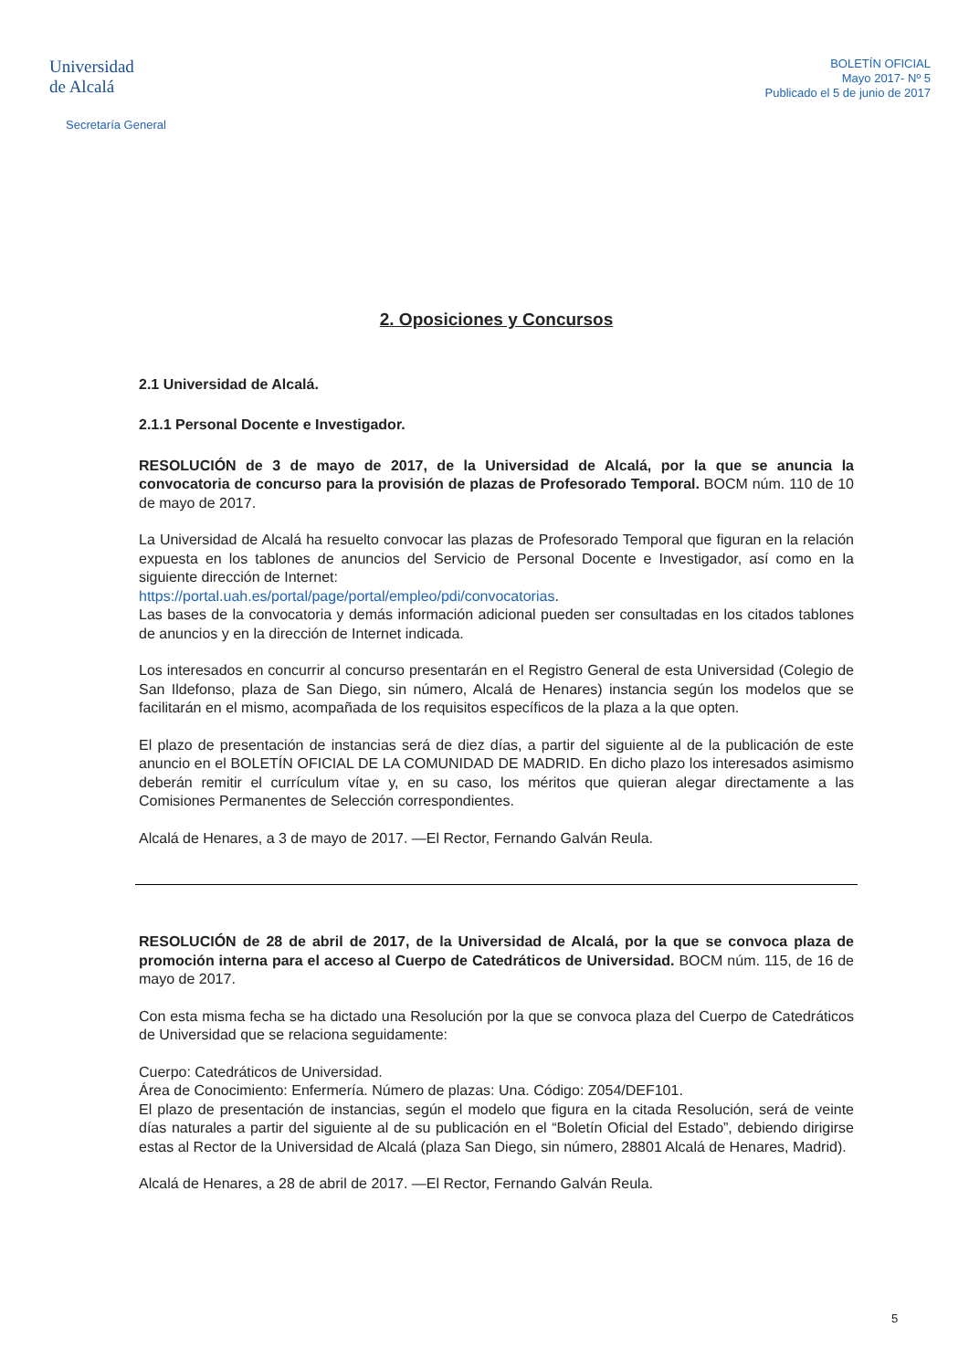Universidad
de Alcalá
Secretaría General
BOLETÍN OFICIAL
Mayo 2017- Nº 5
Publicado el 5 de junio de 2017
2. Oposiciones y Concursos
2.1 Universidad de Alcalá.
2.1.1 Personal Docente e Investigador.
RESOLUCIÓN de 3 de mayo de 2017, de la Universidad de Alcalá, por la que se anuncia la convocatoria de concurso para la provisión de plazas de Profesorado Temporal. BOCM núm. 110 de 10 de mayo de 2017.
La Universidad de Alcalá ha resuelto convocar las plazas de Profesorado Temporal que figuran en la relación expuesta en los tablones de anuncios del Servicio de Personal Docente e Investigador, así como en la siguiente dirección de Internet:
https://portal.uah.es/portal/page/portal/empleo/pdi/convocatorias.
Las bases de la convocatoria y demás información adicional pueden ser consultadas en los citados tablones de anuncios y en la dirección de Internet indicada.
Los interesados en concurrir al concurso presentarán en el Registro General de esta Universidad (Colegio de San Ildefonso, plaza de San Diego, sin número, Alcalá de Henares) instancia según los modelos que se facilitarán en el mismo, acompañada de los requisitos específicos de la plaza a la que opten.
El plazo de presentación de instancias será de diez días, a partir del siguiente al de la publicación de este anuncio en el BOLETÍN OFICIAL DE LA COMUNIDAD DE MADRID. En dicho plazo los interesados asimismo deberán remitir el currículum vítae y, en su caso, los méritos que quieran alegar directamente a las Comisiones Permanentes de Selección correspondientes.
Alcalá de Henares, a 3 de mayo de 2017. —El Rector, Fernando Galván Reula.
RESOLUCIÓN de 28 de abril de 2017, de la Universidad de Alcalá, por la que se convoca plaza de promoción interna para el acceso al Cuerpo de Catedráticos de Universidad. BOCM núm. 115, de 16 de mayo de 2017.
Con esta misma fecha se ha dictado una Resolución por la que se convoca plaza del Cuerpo de Catedráticos de Universidad que se relaciona seguidamente:
Cuerpo: Catedráticos de Universidad.
Área de Conocimiento: Enfermería. Número de plazas: Una. Código: Z054/DEF101.
El plazo de presentación de instancias, según el modelo que figura en la citada Resolución, será de veinte días naturales a partir del siguiente al de su publicación en el “Boletín Oficial del Estado”, debiendo dirigirse estas al Rector de la Universidad de Alcalá (plaza San Diego, sin número, 28801 Alcalá de Henares, Madrid).
Alcalá de Henares, a 28 de abril de 2017. —El Rector, Fernando Galván Reula.
5